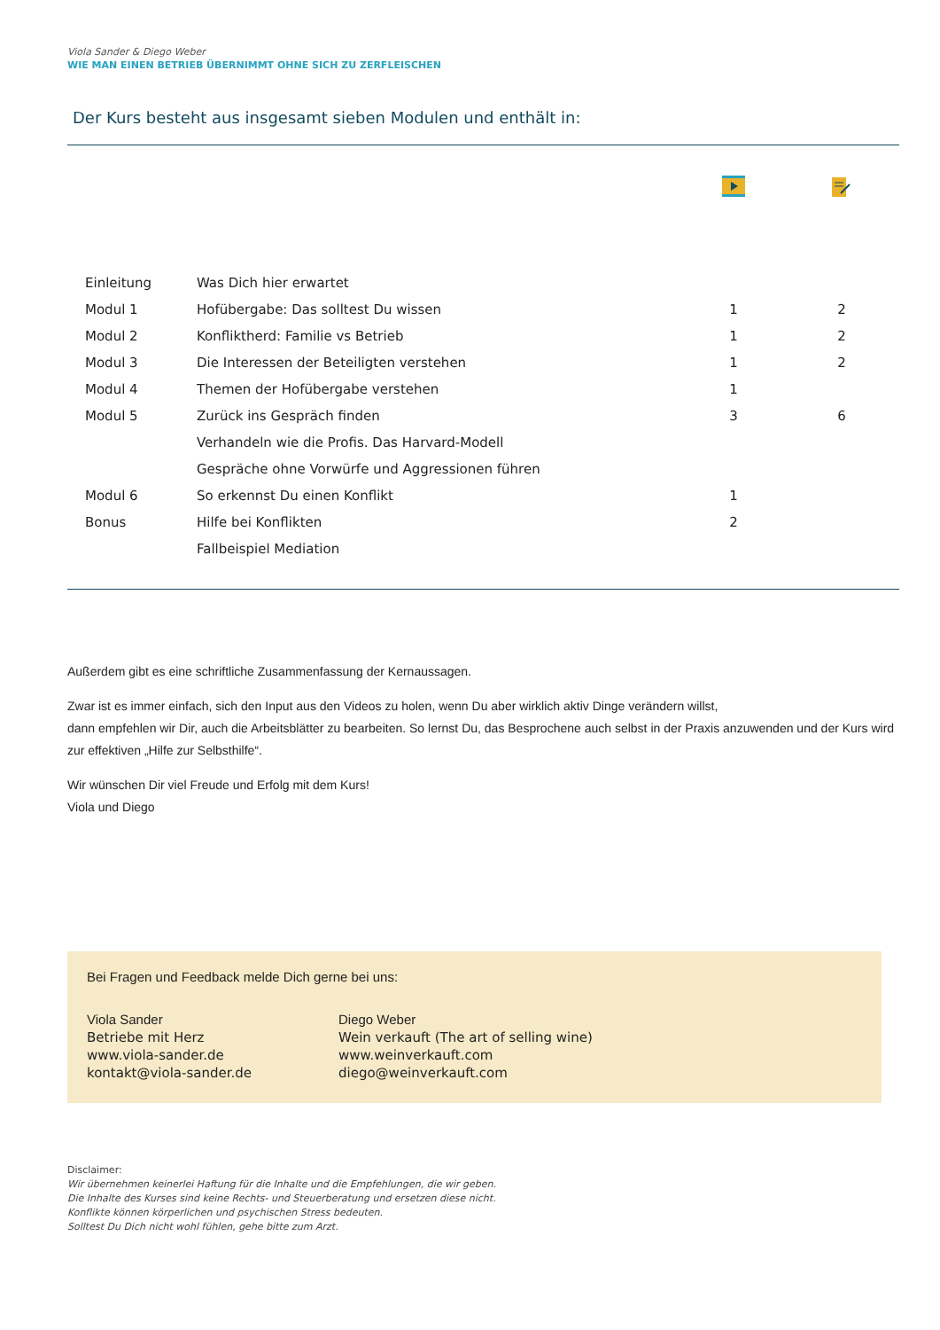Viola Sander & Diego Weber
WIE MAN EINEN BETRIEB ÜBERNIMMT OHNE SICH ZU ZERFLEISCHEN
Der Kurs besteht aus insgesamt sieben Modulen und enthält in:
| Einleitung | Was Dich hier erwartet | | |
| Modul 1 | Hofübergabe: Das solltest Du wissen | 1 | 2 |
| Modul 2 | Konfliktherd: Familie vs Betrieb | 1 | 2 |
| Modul 3 | Die Interessen der Beteiligten verstehen | 1 | 2 |
| Modul 4 | Themen der Hofübergabe verstehen | 1 | |
| Modul 5 | Zurück ins Gespräch finden | 3 | 6 |
| | Verhandeln wie die Profis. Das Harvard-Modell | | |
| | Gespräche ohne Vorwürfe und Aggressionen führen | | |
| Modul 6 | So erkennst Du einen Konflikt | 1 | |
| Bonus | Hilfe bei Konflikten | 2 | |
| | Fallbeispiel Mediation | | |
Außerdem gibt es eine schriftliche Zusammenfassung der Kernaussagen.
Zwar ist es immer einfach, sich den Input aus den Videos zu holen, wenn Du aber wirklich aktiv Dinge verändern willst,
dann empfehlen wir Dir, auch die Arbeitsblätter zu bearbeiten. So lernst Du, das Besprochene auch selbst in der Praxis anzuwenden und der Kurs wird zur effektiven „Hilfe zur Selbsthilfe“.
Wir wünschen Dir viel Freude und Erfolg mit dem Kurs!
Viola und Diego
Bei Fragen und Feedback melde Dich gerne bei uns:
Viola Sander
Betriebe mit Herz
www.viola-sander.de
kontakt@viola-sander.de
Diego Weber
Wein verkauft (The art of selling wine)
www.weinverkauft.com
diego@weinverkauft.com
Disclaimer:
Wir übernehmen keinerlei Haftung für die Inhalte und die Empfehlungen, die wir geben.
Die Inhalte des Kurses sind keine Rechts- und Steuerberatung und ersetzen diese nicht.
Konflikte können körperlichen und psychischen Stress bedeuten.
Solltest Du Dich nicht wohl fühlen, gehe bitte zum Arzt.